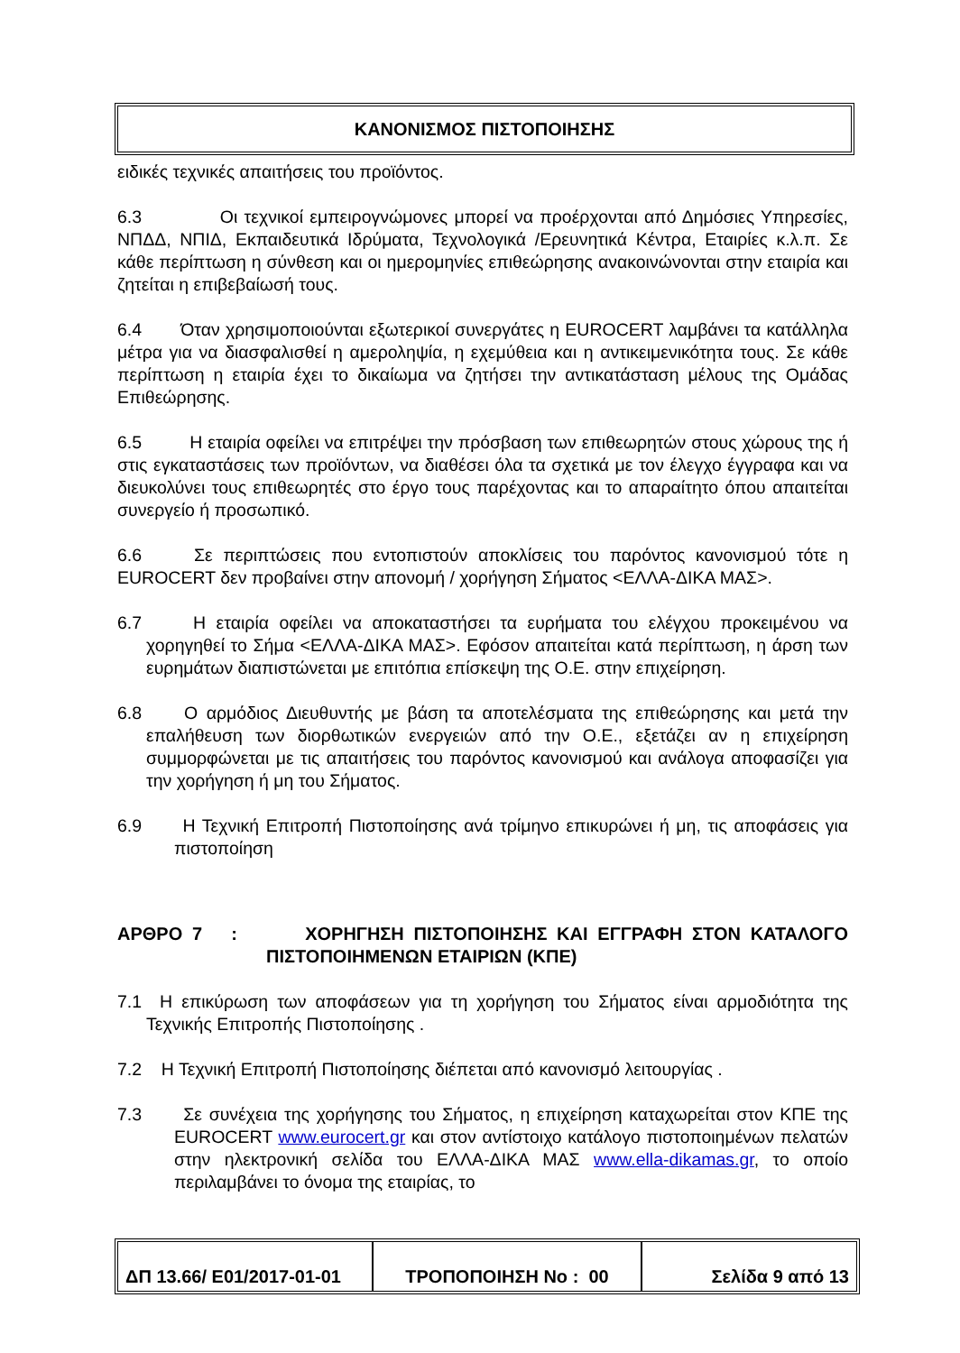ΚΑΝΟΝΙΣΜΟΣ ΠΙΣΤΟΠΟΙΗΣΗΣ
ειδικές τεχνικές απαιτήσεις του προϊόντος.
6.3 Οι τεχνικοί εμπειρογνώμονες μπορεί να προέρχονται από Δημόσιες Υπηρεσίες, ΝΠΔΔ, ΝΠΙΔ, Εκπαιδευτικά Ιδρύματα, Τεχνολογικά /Ερευνητικά Κέντρα, Εταιρίες κ.λ.π. Σε κάθε περίπτωση η σύνθεση και οι ημερομηνίες επιθεώρησης ανακοινώνονται στην εταιρία και ζητείται η επιβεβαίωσή τους.
6.4 Όταν χρησιμοποιούνται εξωτερικοί συνεργάτες η EUROCERT λαμβάνει τα κατάλληλα μέτρα για να διασφαλισθεί η αμεροληψία, η εχεμύθεια και η αντικειμενικότητα τους. Σε κάθε περίπτωση η εταιρία έχει το δικαίωμα να ζητήσει την αντικατάσταση μέλους της Ομάδας Επιθεώρησης.
6.5 Η εταιρία οφείλει να επιτρέψει την πρόσβαση των επιθεωρητών στους χώρους της ή στις εγκαταστάσεις των προϊόντων, να διαθέσει όλα τα σχετικά με τον έλεγχο έγγραφα και να διευκολύνει τους επιθεωρητές στο έργο τους παρέχοντας και το απαραίτητο όπου απαιτείται συνεργείο ή προσωπικό.
6.6 Σε περιπτώσεις που εντοπιστούν αποκλίσεις του παρόντος κανονισμού τότε η EUROCERT δεν προβαίνει στην απονομή / χορήγηση Σήματος <ΕΛΛΑ-ΔΙΚΑ ΜΑΣ>.
6.7 Η εταιρία οφείλει να αποκαταστήσει τα ευρήματα του ελέγχου προκειμένου να χορηγηθεί το Σήμα <ΕΛΛΑ-ΔΙΚΑ ΜΑΣ>. Εφόσον απαιτείται κατά περίπτωση, η άρση των ευρημάτων διαπιστώνεται με επιτόπια επίσκεψη της Ο.Ε. στην επιχείρηση.
6.8 Ο αρμόδιος Διευθυντής με βάση τα αποτελέσματα της επιθεώρησης και μετά την επαλήθευση των διορθωτικών ενεργειών από την Ο.Ε., εξετάζει αν η επιχείρηση συμμορφώνεται με τις απαιτήσεις του παρόντος κανονισμού και ανάλογα αποφασίζει για την χορήγηση ή μη του Σήματος.
6.9 Η Τεχνική Επιτροπή Πιστοποίησης ανά τρίμηνο επικυρώνει ή μη, τις αποφάσεις για πιστοποίηση
ΑΡΘΡΟ 7 : ΧΟΡΗΓΗΣΗ ΠΙΣΤΟΠΟΙΗΣΗΣ ΚΑΙ ΕΓΓΡΑΦΗ ΣΤΟΝ ΚΑΤΑΛΟΓΟ ΠΙΣΤΟΠΟΙΗΜΕΝΩΝ ΕΤΑΙΡΙΩΝ (ΚΠΕ)
7.1 Η επικύρωση των αποφάσεων για τη χορήγηση του Σήματος είναι αρμοδιότητα της Τεχνικής Επιτροπής Πιστοποίησης .
7.2 Η Τεχνική Επιτροπή Πιστοποίησης διέπεται από κανονισμό λειτουργίας .
7.3 Σε συνέχεια της χορήγησης του Σήματος, η επιχείρηση καταχωρείται στον ΚΠΕ της EUROCERT www.eurocert.gr και στον αντίστοιχο κατάλογο πιστοποιημένων πελατών στην ηλεκτρονική σελίδα του ΕΛΛΑ-ΔΙΚΑ ΜΑΣ www.ella-dikamas.gr, το οποίο περιλαμβάνει το όνομα της εταιρίας, το
| ΔΠ 13.66/ Ε01/2017-01-01 | ΤΡΟΠΟΠΟΙΗΣΗ Νο : 00 | Σελίδα 9 από 13 |